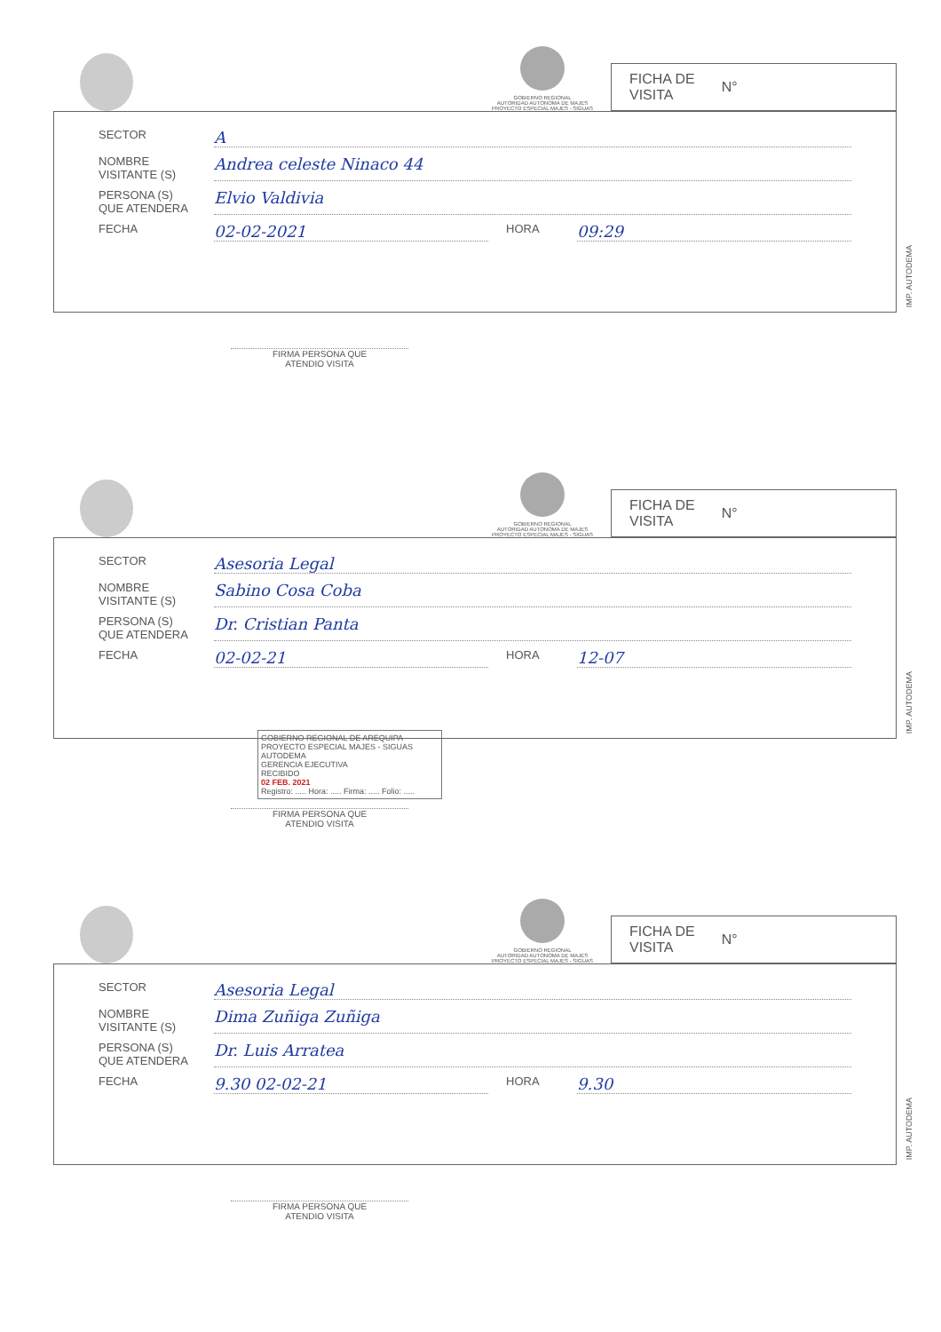GOBIERNO REGIONAL
AUTORIDAD AUTONOMA DE MAJES
PROYECTO ESPECIAL MAJES - SIGUAS
FICHA DE
VISITA N°
SECTOR A
NOMBRE
VISITANTE (S) Andrea celeste Ninaco 44
PERSONA (S)
QUE ATENDERA Elvio Valdivia
FECHA 02-02-2021 HORA 09:29
IMP. AUTODEMA
FIRMA PERSONA QUE
ATENDIO VISITA
GOBIERNO REGIONAL
AUTORIDAD AUTONOMA DE MAJES
PROYECTO ESPECIAL MAJES - SIGUAS
FICHA DE
VISITA N°
SECTOR Asesoria Legal
NOMBRE
VISITANTE (S) Sabino Cosa Coba
PERSONA (S)
QUE ATENDERA Dr. Cristian Panta
FECHA 02-02-21 HORA 12-07
IMP. AUTODEMA
GOBIERNO REGIONAL DE AREQUIPA
PROYECTO ESPECIAL MAJES - SIGUAS
AUTODEMA
GERENCIA EJECUTIVA
RECIBIDO
02 FEB. 2021
Registro: ..... Hora: ..... Firma: ..... Folio: .....
FIRMA PERSONA QUE
ATENDIO VISITA
GOBIERNO REGIONAL
AUTORIDAD AUTONOMA DE MAJES
PROYECTO ESPECIAL MAJES - SIGUAS
FICHA DE
VISITA N°
SECTOR Asesoria Legal
NOMBRE
VISITANTE (S) Dima Zuñiga Zuñiga
PERSONA (S)
QUE ATENDERA Dr. Luis Arratea
FECHA 9.30 02-02-21 HORA 9.30
IMP. AUTODEMA
FIRMA PERSONA QUE
ATENDIO VISITA